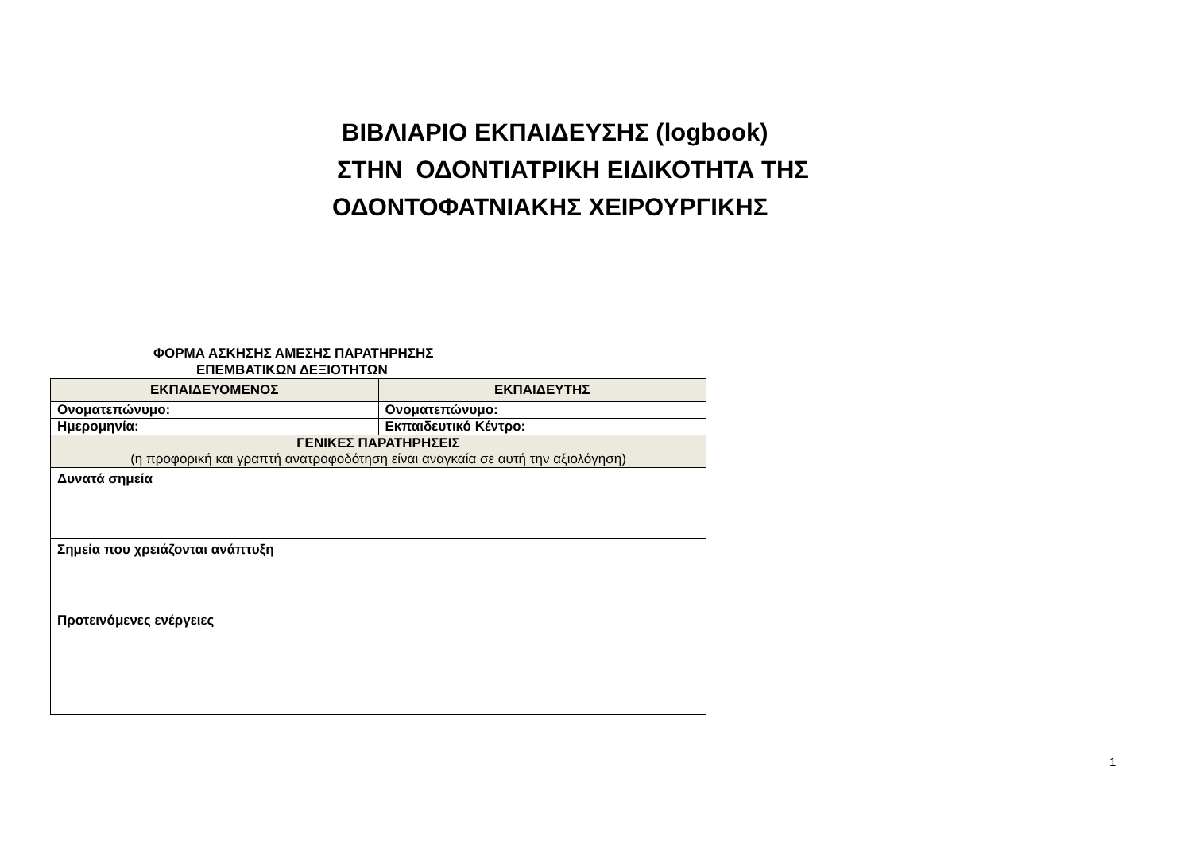ΒΙΒΛΙΑΡΙΟ ΕΚΠΑΙΔΕΥΣΗΣ (logbook)
ΣΤΗΝ ΟΔΟΝΤΙΑΤΡΙΚΗ ΕΙΔΙΚΟΤΗΤΑ ΤΗΣ
ΟΔΟΝΤΟΦΑΤΝΙΑΚΗΣ ΧΕΙΡΟΥΡΓΙΚΗΣ
ΦΟΡΜΑ ΑΣΚΗΣΗΣ ΑΜΕΣΗΣ ΠΑΡΑΤΗΡΗΣΗΣ
ΕΠΕΜΒΑΤΙΚΩΝ ΔΕΞΙΟΤΗΤΩΝ
| ΕΚΠΑΙΔΕΥΟΜΕΝΟΣ | ΕΚΠΑΙΔΕΥΤΗΣ |
| --- | --- |
| Ονοματεπώνυμο: | Ονοματεπώνυμο: |
| Ημερομηνία: | Εκπαιδευτικό Κέντρο: |
| ΓΕΝΙΚΕΣ ΠΑΡΑΤΗΡΗΣΕΙΣ (η προφορική και γραπτή ανατροφοδότηση είναι αναγκαία σε αυτή την αξιολόγηση) | |
| Δυνατά σημεία | |
| Σημεία που χρειάζονται ανάπτυξη | |
| Προτεινόμενες ενέργειες | |
1